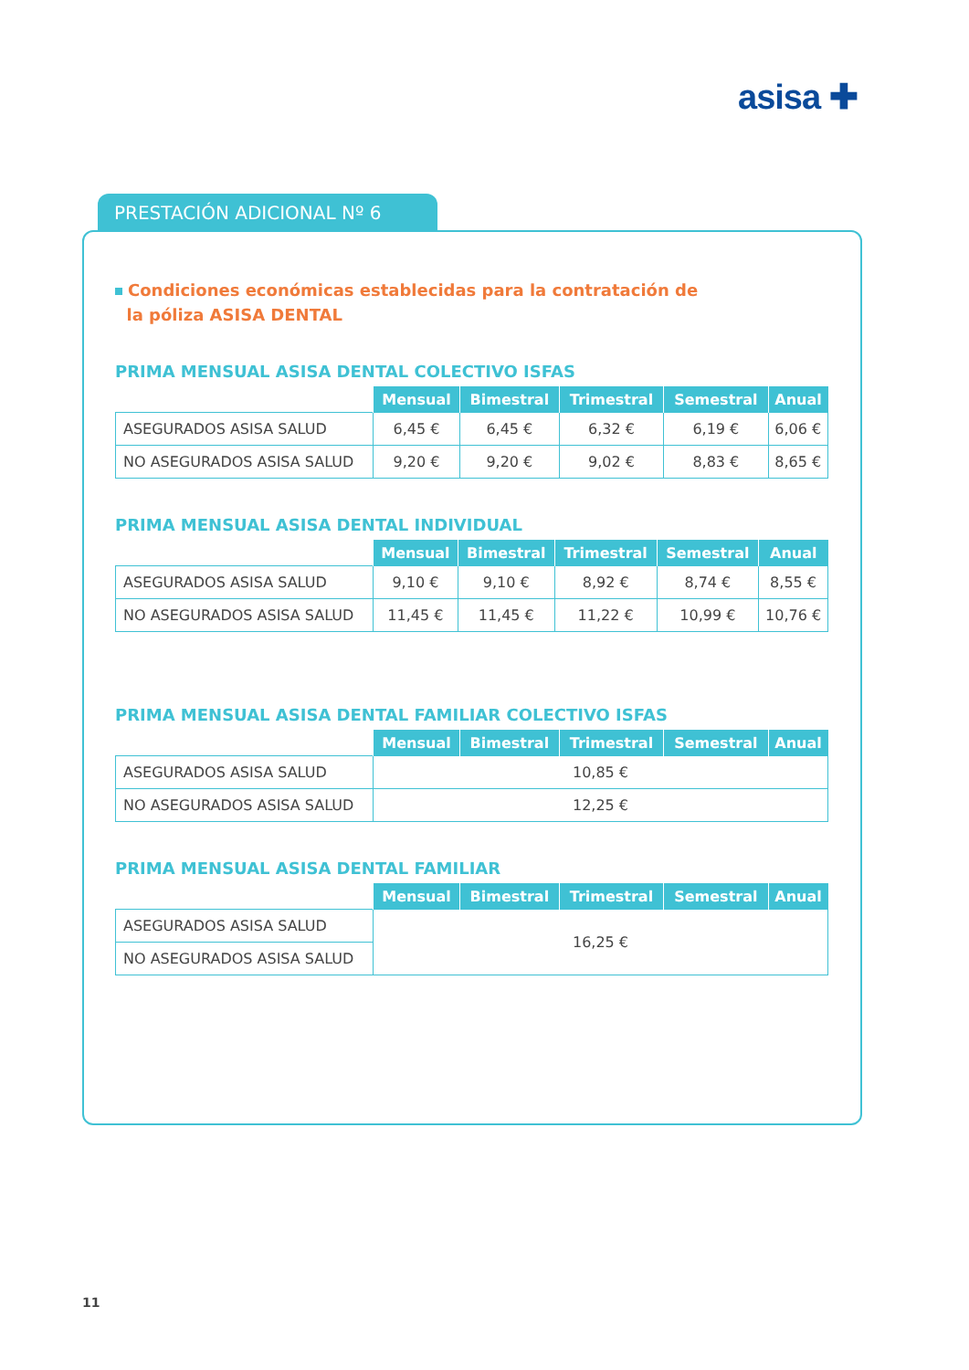asisa ✚
PRESTACIÓN ADICIONAL Nº 6
Condiciones económicas establecidas para la contratación de
la póliza ASISA DENTAL
PRIMA MENSUAL ASISA DENTAL COLECTIVO ISFAS
| | Mensual | Bimestral | Trimestral | Semestral | Anual |
| --- | --- | --- | --- | --- | --- |
| ASEGURADOS ASISA SALUD | 6,45 € | 6,45 € | 6,32 € | 6,19 € | 6,06 € |
| NO ASEGURADOS ASISA SALUD | 9,20 € | 9,20 € | 9,02 € | 8,83 € | 8,65 € |
PRIMA MENSUAL ASISA DENTAL INDIVIDUAL
| | Mensual | Bimestral | Trimestral | Semestral | Anual |
| --- | --- | --- | --- | --- | --- |
| ASEGURADOS ASISA SALUD | 9,10 € | 9,10 € | 8,92 € | 8,74 € | 8,55 € |
| NO ASEGURADOS ASISA SALUD | 11,45 € | 11,45 € | 11,22 € | 10,99 € | 10,76 € |
PRIMA MENSUAL ASISA DENTAL FAMILIAR COLECTIVO ISFAS
| | Mensual | Bimestral | Trimestral | Semestral | Anual |
| --- | --- | --- | --- | --- | --- |
| ASEGURADOS ASISA SALUD | 10,85 € | | | | |
| NO ASEGURADOS ASISA SALUD | 12,25 € | | | | |
PRIMA MENSUAL ASISA DENTAL FAMILIAR
| | Mensual | Bimestral | Trimestral | Semestral | Anual |
| --- | --- | --- | --- | --- | --- |
| ASEGURADOS ASISA SALUD | 16,25 € | | | | |
| NO ASEGURADOS ASISA SALUD | | | | | |
11